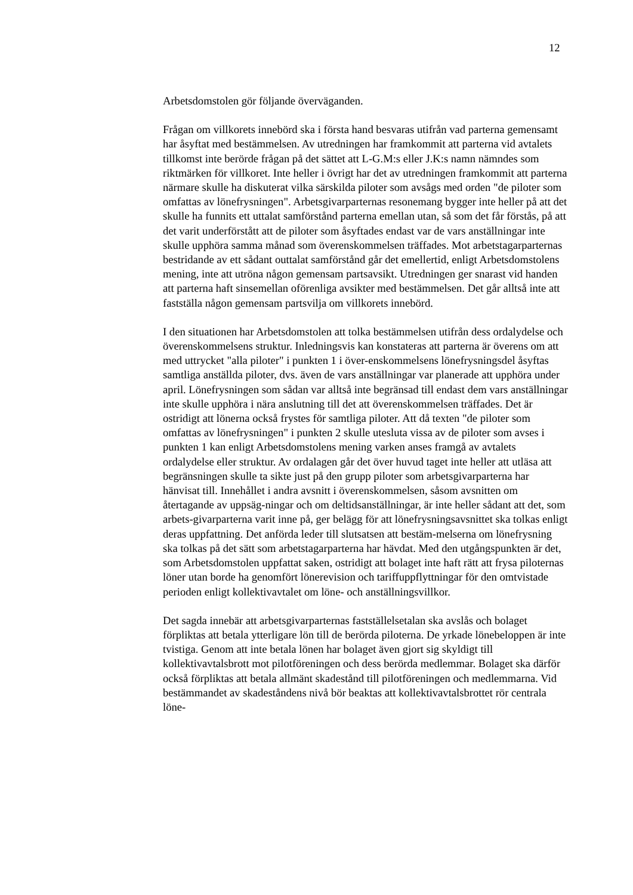12
Arbetsdomstolen gör följande överväganden.
Frågan om villkorets innebörd ska i första hand besvaras utifrån vad parterna gemensamt har åsyftat med bestämmelsen. Av utredningen har framkommit att parterna vid avtalets tillkomst inte berörde frågan på det sättet att L-G.M:s eller J.K:s namn nämndes som riktmärken för villkoret. Inte heller i övrigt har det av utredningen framkommit att parterna närmare skulle ha diskuterat vilka särskilda piloter som avsågs med orden "de piloter som omfattas av lönefrysningen". Arbetsgivarparternas resonemang bygger inte heller på att det skulle ha funnits ett uttalat samförstånd parterna emellan utan, så som det får förstås, på att det varit underförstått att de piloter som åsyftades endast var de vars anställningar inte skulle upphöra samma månad som överenskommelsen träffades. Mot arbetstagarparternas bestridande av ett sådant outtalat samförstånd går det emellertid, enligt Arbetsdomstolens mening, inte att utröna någon gemensam partsavsikt. Utredningen ger snarast vid handen att parterna haft sinsemellan oförenliga avsikter med bestämmelsen. Det går alltså inte att fastställa någon gemensam partsvilja om villkorets innebörd.
I den situationen har Arbetsdomstolen att tolka bestämmelsen utifrån dess ordalydelse och överenskommelsens struktur. Inledningsvis kan konstateras att parterna är överens om att med uttrycket "alla piloter" i punkten 1 i över-enskommelsens lönefrysningsdel åsyftas samtliga anställda piloter, dvs. även de vars anställningar var planerade att upphöra under april. Lönefrysningen som sådan var alltså inte begränsad till endast dem vars anställningar inte skulle upphöra i nära anslutning till det att överenskommelsen träffades. Det är ostridigt att lönerna också frystes för samtliga piloter. Att då texten "de piloter som omfattas av lönefrysningen" i punkten 2 skulle utesluta vissa av de piloter som avses i punkten 1 kan enligt Arbetsdomstolens mening varken anses framgå av avtalets ordalydelse eller struktur. Av ordalagen går det över huvud taget inte heller att utläsa att begränsningen skulle ta sikte just på den grupp piloter som arbetsgivarparterna har hänvisat till. Innehållet i andra avsnitt i överenskommelsen, såsom avsnitten om återtagande av uppsäg-ningar och om deltidsanställningar, är inte heller sådant att det, som arbets-givarparterna varit inne på, ger belägg för att lönefrysningsavsnittet ska tolkas enligt deras uppfattning. Det anförda leder till slutsatsen att bestäm-melserna om lönefrysning ska tolkas på det sätt som arbetstagarparterna har hävdat. Med den utgångspunkten är det, som Arbetsdomstolen uppfattat saken, ostridigt att bolaget inte haft rätt att frysa piloternas löner utan borde ha genomfört lönerevision och tariffuppflyttningar för den omtvistade perioden enligt kollektivavtalet om löne- och anställningsvillkor.
Det sagda innebär att arbetsgivarparternas fastställelsetalan ska avslås och bolaget förpliktas att betala ytterligare lön till de berörda piloterna. De yrkade lönebeloppen är inte tvistiga. Genom att inte betala lönen har bolaget även gjort sig skyldigt till kollektivavtalsbrott mot pilotföreningen och dess berörda medlemmar. Bolaget ska därför också förpliktas att betala allmänt skadestånd till pilotföreningen och medlemmarna. Vid bestämmandet av skadeståndens nivå bör beaktas att kollektivavtalsbrottet rör centrala löne-